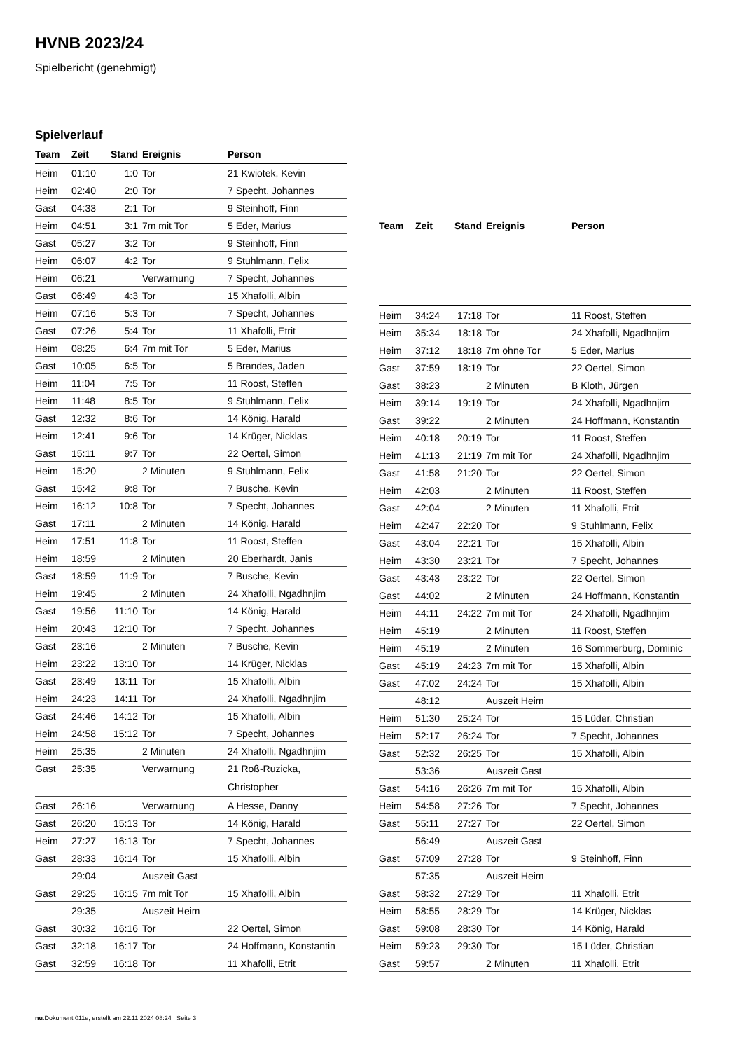HVNB 2023/24
Spielbericht (genehmigt)
Spielverlauf
| Team | Zeit | Stand | Ereignis | Person |
| --- | --- | --- | --- | --- |
| Heim | 01:10 | 1:0 | Tor | 21 Kwiotek, Kevin |
| Heim | 02:40 | 2:0 | Tor | 7 Specht, Johannes |
| Gast | 04:33 | 2:1 | Tor | 9 Steinhoff, Finn |
| Heim | 04:51 | 3:1 | 7m mit Tor | 5 Eder, Marius |
| Gast | 05:27 | 3:2 | Tor | 9 Steinhoff, Finn |
| Heim | 06:07 | 4:2 | Tor | 9 Stuhlmann, Felix |
| Heim | 06:21 | | Verwarnung | 7 Specht, Johannes |
| Gast | 06:49 | 4:3 | Tor | 15 Xhafolli, Albin |
| Heim | 07:16 | 5:3 | Tor | 7 Specht, Johannes |
| Gast | 07:26 | 5:4 | Tor | 11 Xhafolli, Etrit |
| Heim | 08:25 | 6:4 | 7m mit Tor | 5 Eder, Marius |
| Gast | 10:05 | 6:5 | Tor | 5 Brandes, Jaden |
| Heim | 11:04 | 7:5 | Tor | 11 Roost, Steffen |
| Heim | 11:48 | 8:5 | Tor | 9 Stuhlmann, Felix |
| Gast | 12:32 | 8:6 | Tor | 14 König, Harald |
| Heim | 12:41 | 9:6 | Tor | 14 Krüger, Nicklas |
| Gast | 15:11 | 9:7 | Tor | 22 Oertel, Simon |
| Heim | 15:20 | | 2 Minuten | 9 Stuhlmann, Felix |
| Gast | 15:42 | 9:8 | Tor | 7 Busche, Kevin |
| Heim | 16:12 | 10:8 | Tor | 7 Specht, Johannes |
| Gast | 17:11 | | 2 Minuten | 14 König, Harald |
| Heim | 17:51 | 11:8 | Tor | 11 Roost, Steffen |
| Heim | 18:59 | | 2 Minuten | 20 Eberhardt, Janis |
| Gast | 18:59 | 11:9 | Tor | 7 Busche, Kevin |
| Heim | 19:45 | | 2 Minuten | 24 Xhafolli, Ngadhnjim |
| Gast | 19:56 | 11:10 | Tor | 14 König, Harald |
| Heim | 20:43 | 12:10 | Tor | 7 Specht, Johannes |
| Gast | 23:16 | | 2 Minuten | 7 Busche, Kevin |
| Heim | 23:22 | 13:10 | Tor | 14 Krüger, Nicklas |
| Gast | 23:49 | 13:11 | Tor | 15 Xhafolli, Albin |
| Heim | 24:23 | 14:11 | Tor | 24 Xhafolli, Ngadhnjim |
| Gast | 24:46 | 14:12 | Tor | 15 Xhafolli, Albin |
| Heim | 24:58 | 15:12 | Tor | 7 Specht, Johannes |
| Heim | 25:35 | | 2 Minuten | 24 Xhafolli, Ngadhnjim |
| Gast | 25:35 | | Verwarnung | 21 Roß-Ruzicka, Christopher |
| Gast | 26:16 | | Verwarnung | A Hesse, Danny |
| Gast | 26:20 | 15:13 | Tor | 14 König, Harald |
| Heim | 27:27 | 16:13 | Tor | 7 Specht, Johannes |
| Gast | 28:33 | 16:14 | Tor | 15 Xhafolli, Albin |
| | 29:04 | | Auszeit Gast | |
| Gast | 29:25 | 16:15 | 7m mit Tor | 15 Xhafolli, Albin |
| | 29:35 | | Auszeit Heim | |
| Gast | 30:32 | 16:16 | Tor | 22 Oertel, Simon |
| Gast | 32:18 | 16:17 | Tor | 24 Hoffmann, Konstantin |
| Gast | 32:59 | 16:18 | Tor | 11 Xhafolli, Etrit |
| Team | Zeit | Stand | Ereignis | Person |
| --- | --- | --- | --- | --- |
| Heim | 34:24 | 17:18 | Tor | 11 Roost, Steffen |
| Heim | 35:34 | 18:18 | Tor | 24 Xhafolli, Ngadhnjim |
| Heim | 37:12 | 18:18 | 7m ohne Tor | 5 Eder, Marius |
| Gast | 37:59 | 18:19 | Tor | 22 Oertel, Simon |
| Gast | 38:23 | | 2 Minuten | B Kloth, Jürgen |
| Heim | 39:14 | 19:19 | Tor | 24 Xhafolli, Ngadhnjim |
| Gast | 39:22 | | 2 Minuten | 24 Hoffmann, Konstantin |
| Heim | 40:18 | 20:19 | Tor | 11 Roost, Steffen |
| Heim | 41:13 | 21:19 | 7m mit Tor | 24 Xhafolli, Ngadhnjim |
| Gast | 41:58 | 21:20 | Tor | 22 Oertel, Simon |
| Heim | 42:03 | | 2 Minuten | 11 Roost, Steffen |
| Gast | 42:04 | | 2 Minuten | 11 Xhafolli, Etrit |
| Heim | 42:47 | 22:20 | Tor | 9 Stuhlmann, Felix |
| Gast | 43:04 | 22:21 | Tor | 15 Xhafolli, Albin |
| Heim | 43:30 | 23:21 | Tor | 7 Specht, Johannes |
| Gast | 43:43 | 23:22 | Tor | 22 Oertel, Simon |
| Gast | 44:02 | | 2 Minuten | 24 Hoffmann, Konstantin |
| Heim | 44:11 | 24:22 | 7m mit Tor | 24 Xhafolli, Ngadhnjim |
| Heim | 45:19 | | 2 Minuten | 11 Roost, Steffen |
| Heim | 45:19 | | 2 Minuten | 16 Sommerburg, Dominic |
| Gast | 45:19 | 24:23 | 7m mit Tor | 15 Xhafolli, Albin |
| Gast | 47:02 | 24:24 | Tor | 15 Xhafolli, Albin |
| | 48:12 | | Auszeit Heim | |
| Heim | 51:30 | 25:24 | Tor | 15 Lüder, Christian |
| Heim | 52:17 | 26:24 | Tor | 7 Specht, Johannes |
| Gast | 52:32 | 26:25 | Tor | 15 Xhafolli, Albin |
| | 53:36 | | Auszeit Gast | |
| Gast | 54:16 | 26:26 | 7m mit Tor | 15 Xhafolli, Albin |
| Heim | 54:58 | 27:26 | Tor | 7 Specht, Johannes |
| Gast | 55:11 | 27:27 | Tor | 22 Oertel, Simon |
| | 56:49 | | Auszeit Gast | |
| Gast | 57:09 | 27:28 | Tor | 9 Steinhoff, Finn |
| | 57:35 | | Auszeit Heim | |
| Gast | 58:32 | 27:29 | Tor | 11 Xhafolli, Etrit |
| Heim | 58:55 | 28:29 | Tor | 14 Krüger, Nicklas |
| Gast | 59:08 | 28:30 | Tor | 14 König, Harald |
| Heim | 59:23 | 29:30 | Tor | 15 Lüder, Christian |
| Gast | 59:57 | | 2 Minuten | 11 Xhafolli, Etrit |
nu.Dokument 011e, erstellt am 22.11.2024 08:24 | Seite 3